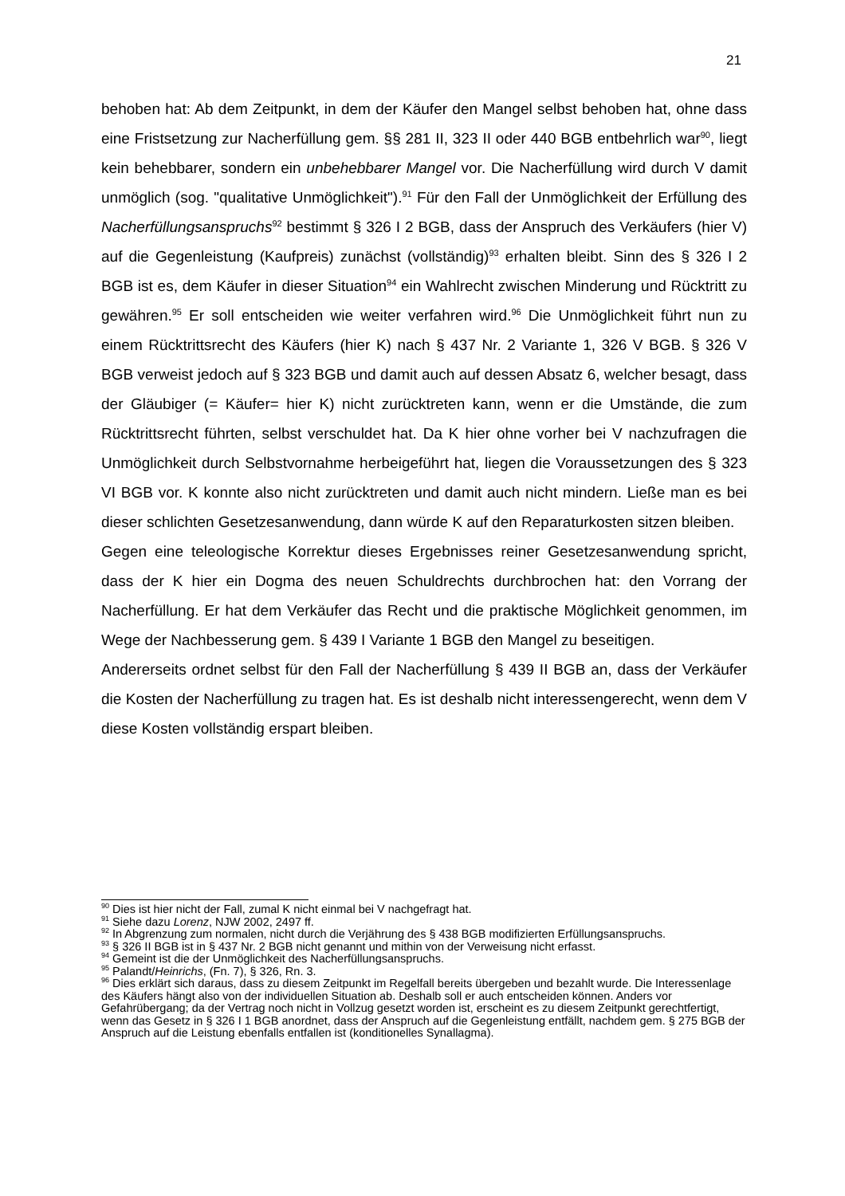21
behoben hat: Ab dem Zeitpunkt, in dem der Käufer den Mangel selbst behoben hat, ohne dass eine Fristsetzung zur Nacherfüllung gem. §§ 281 II, 323 II oder 440 BGB entbehrlich war<sup>90</sup>, liegt kein behebbarer, sondern ein unbehebbarer Mangel vor. Die Nacherfüllung wird durch V damit unmöglich (sog. "qualitative Unmöglichkeit").<sup>91</sup> Für den Fall der Unmöglichkeit der Erfüllung des Nacherfüllungsanspruchs<sup>92</sup> bestimmt § 326 I 2 BGB, dass der Anspruch des Verkäufers (hier V) auf die Gegenleistung (Kaufpreis) zunächst (vollständig)<sup>93</sup> erhalten bleibt. Sinn des § 326 I 2 BGB ist es, dem Käufer in dieser Situation<sup>94</sup> ein Wahlrecht zwischen Minderung und Rücktritt zu gewähren.<sup>95</sup> Er soll entscheiden wie weiter verfahren wird.<sup>96</sup> Die Unmöglichkeit führt nun zu einem Rücktrittsrecht des Käufers (hier K) nach § 437 Nr. 2 Variante 1, 326 V BGB. § 326 V BGB verweist jedoch auf § 323 BGB und damit auch auf dessen Absatz 6, welcher besagt, dass der Gläubiger (= Käufer= hier K) nicht zurücktreten kann, wenn er die Umstände, die zum Rücktrittsrecht führten, selbst verschuldet hat. Da K hier ohne vorher bei V nachzufragen die Unmöglichkeit durch Selbstvornahme herbeigeführt hat, liegen die Voraussetzungen des § 323 VI BGB vor. K konnte also nicht zurücktreten und damit auch nicht mindern. Ließe man es bei dieser schlichten Gesetzesanwendung, dann würde K auf den Reparaturkosten sitzen bleiben.
Gegen eine teleologische Korrektur dieses Ergebnisses reiner Gesetzesanwendung spricht, dass der K hier ein Dogma des neuen Schuldrechts durchbrochen hat: den Vorrang der Nacherfüllung. Er hat dem Verkäufer das Recht und die praktische Möglichkeit genommen, im Wege der Nachbesserung gem. § 439 I Variante 1 BGB den Mangel zu beseitigen.
Andererseits ordnet selbst für den Fall der Nacherfüllung § 439 II BGB an, dass der Verkäufer die Kosten der Nacherfüllung zu tragen hat. Es ist deshalb nicht interessengerecht, wenn dem V diese Kosten vollständig erspart bleiben.
<sup>90</sup> Dies ist hier nicht der Fall, zumal K nicht einmal bei V nachgefragt hat.
<sup>91</sup> Siehe dazu Lorenz, NJW 2002, 2497 ff.
<sup>92</sup> In Abgrenzung zum normalen, nicht durch die Verjährung des § 438 BGB modifizierten Erfüllungsanspruchs.
<sup>93</sup> § 326 II BGB ist in § 437 Nr. 2 BGB nicht genannt und mithin von der Verweisung nicht erfasst.
<sup>94</sup> Gemeint ist die der Unmöglichkeit des Nacherfüllungsanspruchs.
<sup>95</sup> Palandt/Heinrichs, (Fn. 7), § 326, Rn. 3.
<sup>96</sup> Dies erklärt sich daraus, dass zu diesem Zeitpunkt im Regelfall bereits übergeben und bezahlt wurde. Die Interessenlage des Käufers hängt also von der individuellen Situation ab. Deshalb soll er auch entscheiden können. Anders vor Gefahrübergang; da der Vertrag noch nicht in Vollzug gesetzt worden ist, erscheint es zu diesem Zeitpunkt gerechtfertigt, wenn das Gesetz in § 326 I 1 BGB anordnet, dass der Anspruch auf die Gegenleistung entfällt, nachdem gem. § 275 BGB der Anspruch auf die Leistung ebenfalls entfallen ist (konditionelles Synallagma).